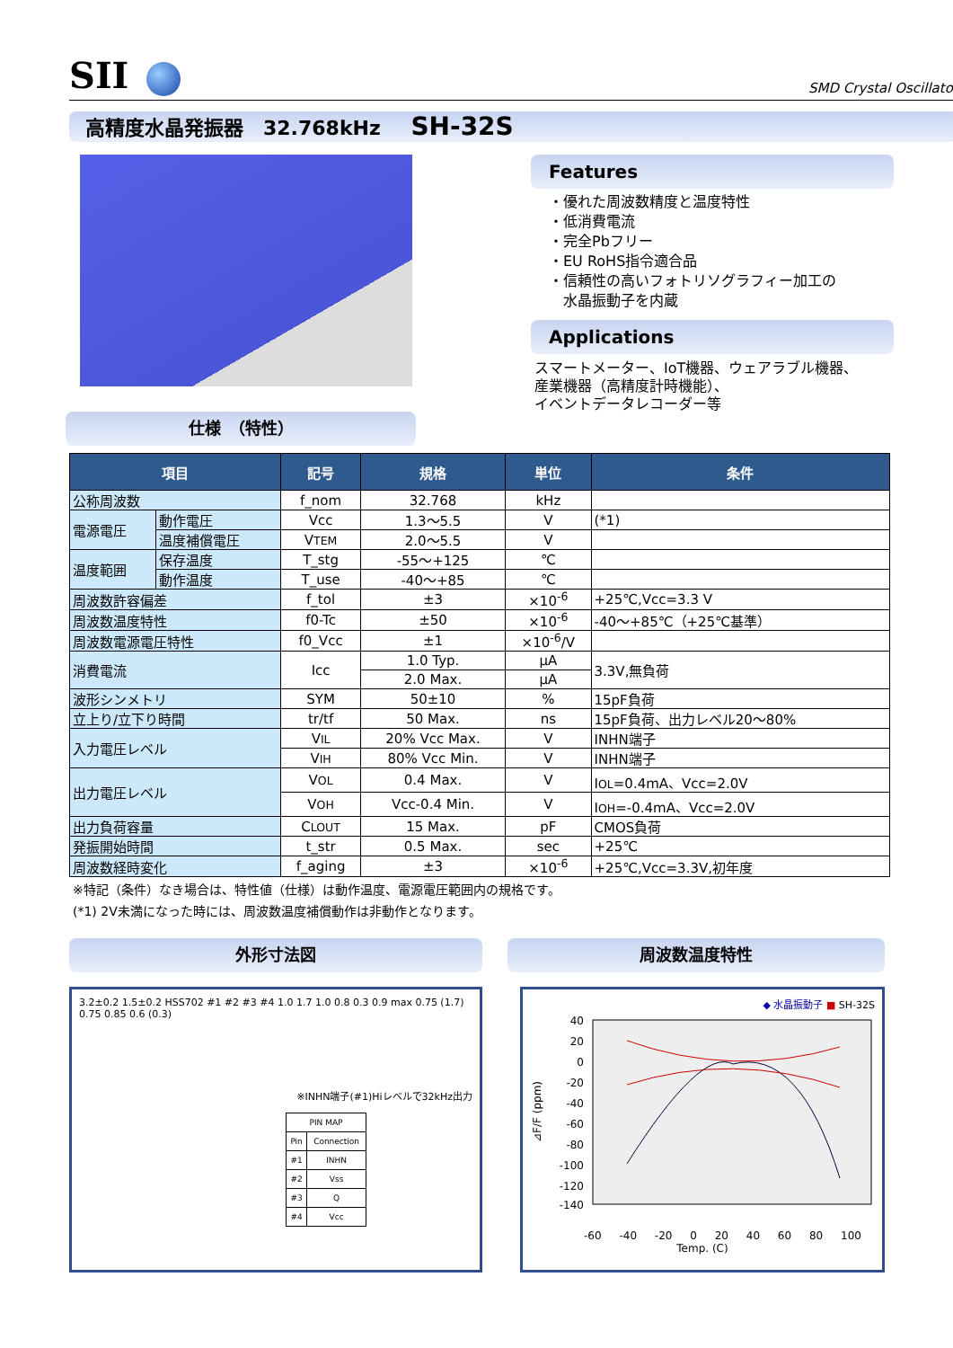SII
SMD Crystal Oscillator
高精度水晶発振器　32.768kHz SH-32S
仕様　（特性）
Features
・優れた周波数精度と温度特性
・低消費電流
・完全Pbフリー
・EU RoHS指令適合品
・信頼性の高いフォトリソグラフィー加工の
　水晶振動子を内蔵
Applications
スマートメーター、IoT機器、ウェアラブル機器、
産業機器（高精度計時機能）、
イベントデータレコーダー等
| 項目 | | 記号 | 規格 | 単位 | 条件 |
| --- | --- | --- | --- | --- | --- |
| 公称周波数 | | f_nom | 32.768 | kHz | |
| 電源電圧 | 動作電圧 | Vcc | 1.3～5.5 | V | (*1) |
| | 温度補償電圧 | V TEM | 2.0～5.5 | V | |
| 温度範囲 | 保存温度 | T_stg | -55～+125 | ℃ | |
| | 動作温度 | T_use | -40～+85 | ℃ | |
| 周波数許容偏差 | | f_tol | ±3 | ×10<sup>-6</sup> | +25℃,Vcc=3.3 V |
| 周波数温度特性 | | f0-Tc | ±50 | ×10<sup>-6</sup> | -40～+85℃（+25℃基準） |
| 周波数電源電圧特性 | | f0_Vcc | ±1 | ×10<sup>-6</sup>/V | |
| 消費電流 | | Icc | 1.0 Typ. | μA | 3.3V,無負荷 |
| | | | 2.0 Max. | μA | |
| 波形シンメトリ | | SYM | 50±10 | % | 15pF負荷 |
| 立上り/立下り時間 | | tr/tf | 50 Max. | ns | 15pF負荷、出力レベル20～80% |
| 入力電圧レベル | | V IL | 20% Vcc Max. | V | INHN端子 |
| | | V IH | 80% Vcc Min. | V | INHN端子 |
| 出力電圧レベル | | V OL | 0.4 Max. | V | I OL =0.4mA、Vcc=2.0V |
| | | V OH | Vcc-0.4 Min. | V | I OH =-0.4mA、Vcc=2.0V |
| 出力負荷容量 | | C LOUT | 15 Max. | pF | CMOS負荷 |
| 発振開始時間 | | t_str | 0.5 Max. | sec | +25℃ |
| 周波数経時変化 | | f_aging | ±3 | ×10<sup>-6</sup> | +25℃,Vcc=3.3V,初年度 |
※特記（条件）なき場合は、特性値（仕様）は動作温度、電源電圧範囲内の規格です。
(*1) 2V未満になった時には、周波数温度補償動作は非動作となります。
外形寸法図
3.2±0.2 1.5±0.2 HSS702 #1 #2 #3 #4 1.0 1.7 1.0 0.8 0.3 0.9 max 0.75 (1.7) 0.75 0.85 0.6 (0.3)
※INHN端子(#1)Hiレベルで32kHz出力
| PIN MAP | |
| Pin | Connection |
| #1 | INHN |
| #2 | Vss |
| #3 | Q |
| #4 | Vcc |
周波数温度特性
◆ 水晶振動子 ■ SH-32S
40
20
0
-20
-40
-60
-80
-100
-120
-140
⊿F/F (ppm)
-60 -40 -20 0 20 40 60 80 100
Temp. (C)